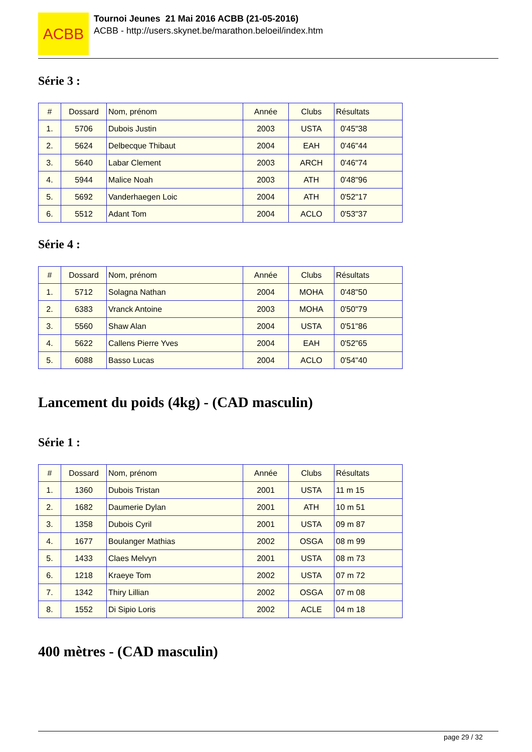ACBB
Tournoi Jeunes 21 Mai 2016 ACBB (21-05-2016)
ACBB - http://users.skynet.be/marathon.beloeil/index.htm
Série 3 :
| # | Dossard | Nom, prénom | Année | Clubs | Résultats |
| 1. | 5706 | Dubois Justin | 2003 | USTA | 0'45"38 |
| 2. | 5624 | Delbecque Thibaut | 2004 | EAH | 0'46"44 |
| 3. | 5640 | Labar Clement | 2003 | ARCH | 0'46"74 |
| 4. | 5944 | Malice Noah | 2003 | ATH | 0'48"96 |
| 5. | 5692 | Vanderhaegen Loic | 2004 | ATH | 0'52"17 |
| 6. | 5512 | Adant Tom | 2004 | ACLO | 0'53"37 |
Série 4 :
| # | Dossard | Nom, prénom | Année | Clubs | Résultats |
| 1. | 5712 | Solagna Nathan | 2004 | MOHA | 0'48"50 |
| 2. | 6383 | Vranck Antoine | 2003 | MOHA | 0'50"79 |
| 3. | 5560 | Shaw Alan | 2004 | USTA | 0'51"86 |
| 4. | 5622 | Callens Pierre Yves | 2004 | EAH | 0'52"65 |
| 5. | 6088 | Basso Lucas | 2004 | ACLO | 0'54"40 |
Lancement du poids (4kg) - (CAD masculin)
Série 1 :
| # | Dossard | Nom, prénom | Année | Clubs | Résultats |
| 1. | 1360 | Dubois Tristan | 2001 | USTA | 11 m 15 |
| 2. | 1682 | Daumerie Dylan | 2001 | ATH | 10 m 51 |
| 3. | 1358 | Dubois Cyril | 2001 | USTA | 09 m 87 |
| 4. | 1677 | Boulanger Mathias | 2002 | OSGA | 08 m 99 |
| 5. | 1433 | Claes Melvyn | 2001 | USTA | 08 m 73 |
| 6. | 1218 | Kraeye Tom | 2002 | USTA | 07 m 72 |
| 7. | 1342 | Thiry Lillian | 2002 | OSGA | 07 m 08 |
| 8. | 1552 | Di Sipio Loris | 2002 | ACLE | 04 m 18 |
400 mètres - (CAD masculin)
page 29 / 32